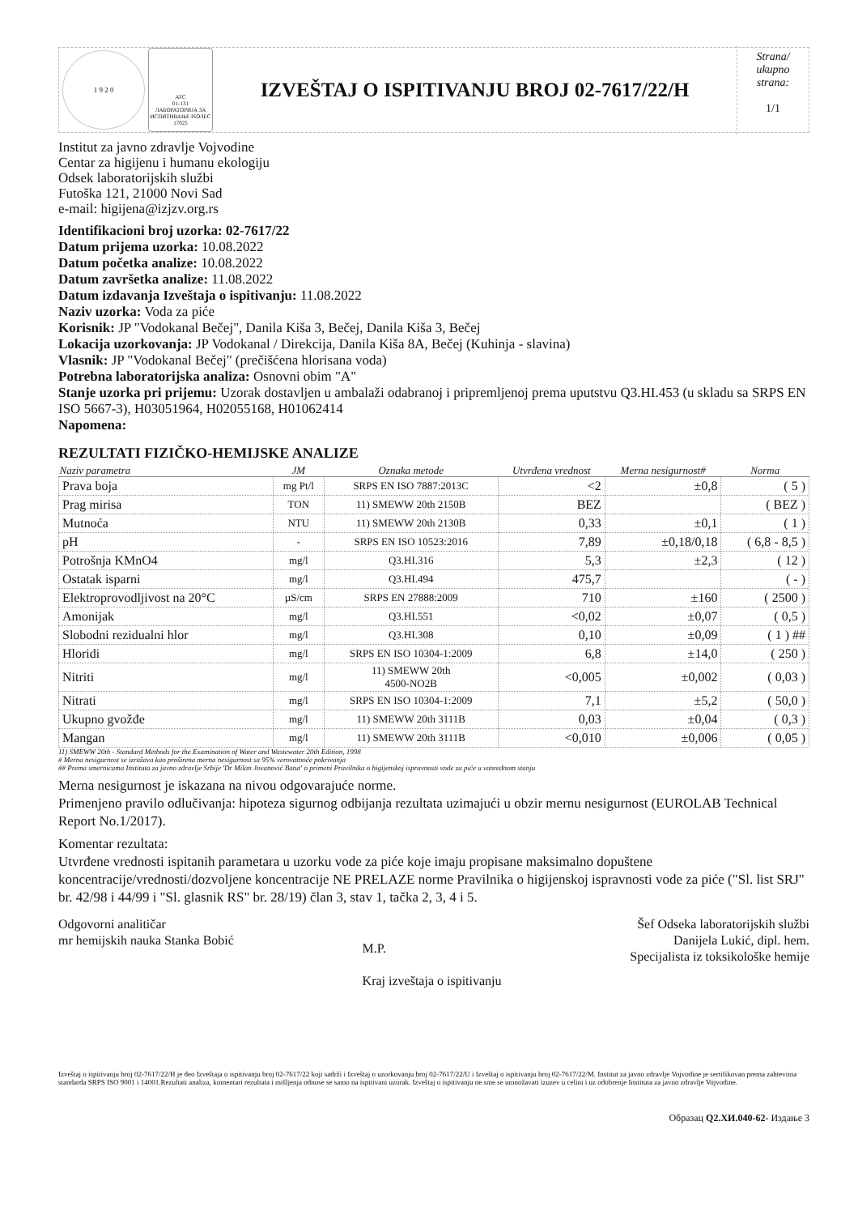1 9 2 0
ATC
01-131
ЛАБОРАТОРИЈА ЗА ИСПИТИВАЊЕ ISO/IEC 17025
IZVEŠTAJ O ISPITIVANJU BROJ 02-7617/22/H
Strana/
ukupno
strana:
1/1
Institut za javno zdravlje Vojvodine
Centar za higijenu i humanu ekologiju
Odsek laboratorijskih službi
Futoška 121, 21000 Novi Sad
e-mail: higijena@izjzv.org.rs
Identifikacioni broj uzorka: 02-7617/22
Datum prijema uzorka: 10.08.2022
Datum početka analize: 10.08.2022
Datum završetka analize: 11.08.2022
Datum izdavanja Izveštaja o ispitivanju: 11.08.2022
Naziv uzorka: Voda za piće
Korisnik: JP "Vodokanal Bečej", Danila Kiša 3, Bečej, Danila Kiša 3, Bečej
Lokacija uzorkovanja: JP Vodokanal / Direkcija, Danila Kiša 8A, Bečej (Kuhinja - slavina)
Vlasnik: JP "Vodokanal Bečej" (prečišćena hlorisana voda)
Potrebna laboratorijska analiza: Osnovni obim "A"
Stanje uzorka pri prijemu: Uzorak dostavljen u ambalaži odabranoj i pripremljenoj prema uputstvu Q3.HI.453 (u skladu sa SRPS EN ISO 5667-3), H03051964, H02055168, H01062414
Napomena:
REZULTATI FIZIČKO-HEMIJSKE ANALIZE
| Naziv parametra | JM | Oznaka metode | Utvrđena vrednost | Merna nesigurnost# | Norma |
| --- | --- | --- | --- | --- | --- |
| Prava boja | mg Pt/l | SRPS EN ISO 7887:2013C | <2 | ±0,8 | ( 5 ) |
| Prag mirisa | TON | 11) SMEWW 20th 2150B | BEZ | | ( BEZ ) |
| Mutnoća | NTU | 11) SMEWW 20th 2130B | 0,33 | ±0,1 | ( 1 ) |
| pH | - | SRPS EN ISO 10523:2016 | 7,89 | ±0,18/0,18 | ( 6,8 - 8,5 ) |
| Potrošnja KMnO4 | mg/l | Q3.HI.316 | 5,3 | ±2,3 | ( 12 ) |
| Ostatak isparni | mg/l | Q3.HI.494 | 475,7 | | ( - ) |
| Elektroprovodljivost na 20°C | µS/cm | SRPS EN 27888:2009 | 710 | ±160 | ( 2500 ) |
| Amonijak | mg/l | Q3.HI.551 | <0,02 | ±0,07 | ( 0,5 ) |
| Slobodni rezidualni hlor | mg/l | Q3.HI.308 | 0,10 | ±0,09 | ( 1 ) ## |
| Hloridi | mg/l | SRPS EN ISO 10304-1:2009 | 6,8 | ±14,0 | ( 250 ) |
| Nitriti | mg/l | 11) SMEWW 20th 4500-NO2B | <0,005 | ±0,002 | ( 0,03 ) |
| Nitrati | mg/l | SRPS EN ISO 10304-1:2009 | 7,1 | ±5,2 | ( 50,0 ) |
| Ukupno gvožđe | mg/l | 11) SMEWW 20th 3111B | 0,03 | ±0,04 | ( 0,3 ) |
| Mangan | mg/l | 11) SMEWW 20th 3111B | <0,010 | ±0,006 | ( 0,05 ) |
11) SMEWW 20th - Standard Methods for the Examination of Water and Wastewater 20th Edition, 1998
# Merna nesigurnost se izražava kao proširena merna nesigurnost sa 95% verovatnoće pokrivanja
## Prema smernicama Instituta za javno zdravlje Srbije 'Dr Milan Jovanović Batut' o primeni Pravilnika o higijenskoj ispravnosti vode za piće u vanrednom stanju
Merna nesigurnost je iskazana na nivou odgovarajuće norme.
Primenjeno pravilo odlučivanja: hipoteza sigurnog odbijanja rezultata uzimajući u obzir mernu nesigurnost (EUROLAB Technical Report No.1/2017).
Komentar rezultata:
Utvrđene vrednosti ispitanih parametara u uzorku vode za piće koje imaju propisane maksimalno dopuštene koncentracije/vrednosti/dozvoljene koncentracije NE PRELAZE norme Pravilnika o higijenskoj ispravnosti vode za piće ("Sl. list SRJ" br. 42/98 i 44/99 i "Sl. glasnik RS" br. 28/19) član 3, stav 1, tačka 2, 3, 4 i 5.
Odgovorni analitičar
mr hemijskih nauka Stanka Bobić
M.P.
Kraj izveštaja o ispitivanju
Šef Odseka laboratorijskih službi
Danijela Lukić, dipl. hem.
Specijalista iz toksikološke hemije
Izveštaj o ispitivanju broj 02-7617/22/H je deo Izveštaja o ispitivanju broj 02-7617/22 koji sadrži i Izveštaj o uzorkovanju broj 02-7617/22/U i Izveštaj o ispitivanju broj 02-7617/22/M. Institut za javno zdravlje Vojvodine je sertifikovan prema zahtevima standarda SRPS ISO 9001 i 14001.Rezultati analiza, komentari rezultata i mišljenja odnose se samo na ispitivani uzorak. Izveštaj o ispitivanju ne sme se umnožavati izuzev u celini i uz odobrenje Instituta za javno zdravlje Vojvodine.
Образац Q2.ХИ.040-62- Издање 3